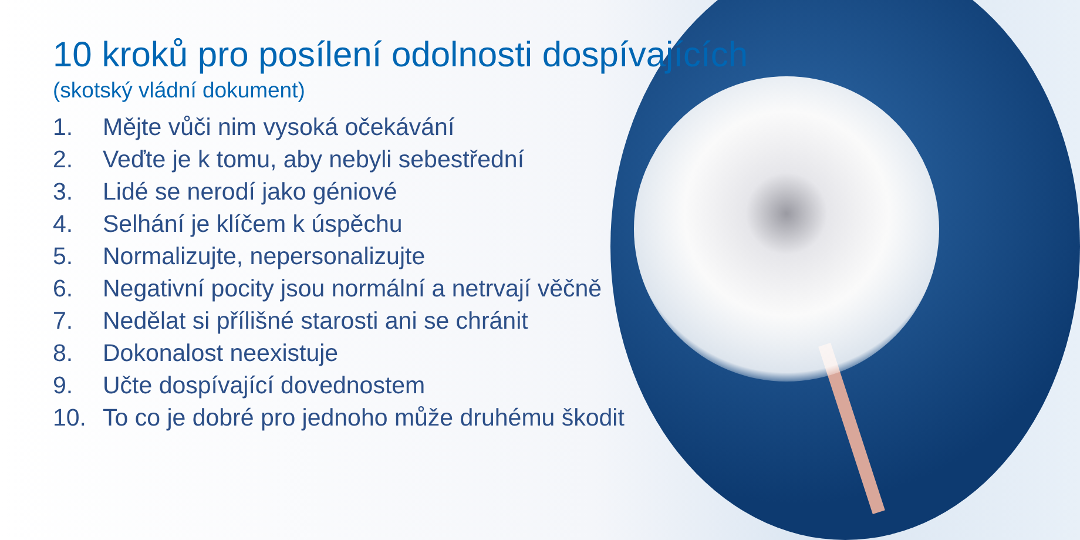10 kroků pro posílení odolnosti dospívajících
(skotský vládní dokument)
1. Mějte vůči nim vysoká očekávání
2. Veďte je k tomu, aby nebyli sebestřední
3. Lidé se nerodí jako géniové
4. Selhání je klíčem k úspěchu
5. Normalizujte, nepersonalizujte
6. Negativní pocity jsou normální a netrvají věčně
7. Nedělat si přílišné starosti ani se chránit
8. Dokonalost neexistuje
9. Učte dospívající dovednostem
10. To co je dobré pro jednoho může druhému škodit